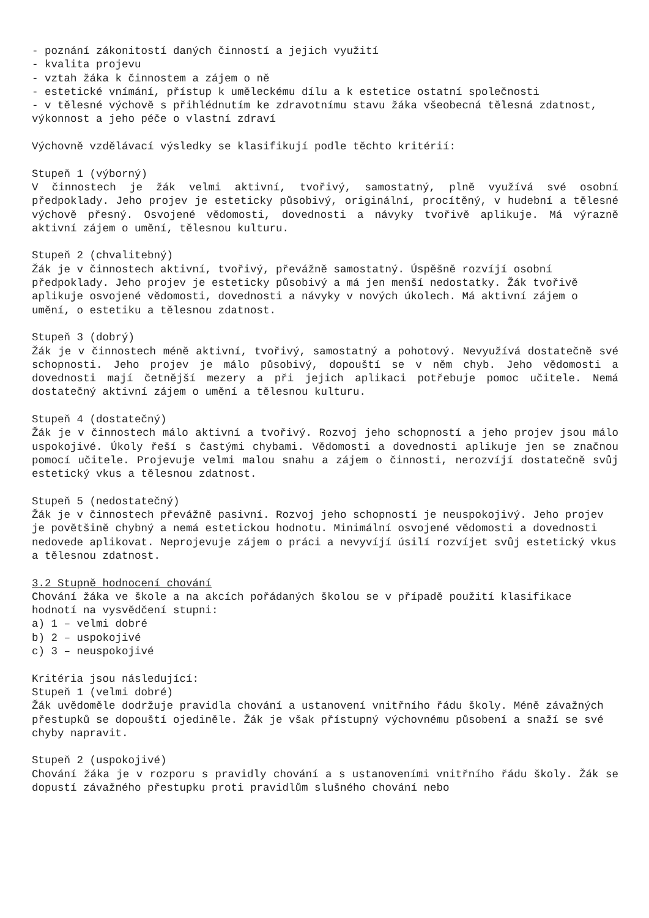- poznání zákonitostí daných činností a jejich využití
- kvalita projevu
- vztah žáka k činnostem a zájem o ně
- estetické vnímání, přístup k uměleckému dílu a k estetice ostatní společnosti
- v tělesné výchově s přihlédnutím ke zdravotnímu stavu žáka všeobecná tělesná zdatnost, výkonnost a jeho péče o vlastní zdraví
Výchovně vzdělávací výsledky se klasifikují podle těchto kritérií:
Stupeň 1 (výborný)
V činnostech je žák velmi aktivní, tvořivý, samostatný, plně využívá své osobní předpoklady. Jeho projev je esteticky působivý, originální, procítěný, v hudební a tělesné výchově přesný. Osvojené vědomosti, dovednosti a návyky tvořivě aplikuje. Má výrazně aktivní zájem o umění, tělesnou kulturu.
Stupeň 2 (chvalitebný)
Žák je v činnostech aktivní, tvořivý, převážně samostatný. Úspěšně rozvíjí osobní předpoklady. Jeho projev je esteticky působivý a má jen menší nedostatky. Žák tvořivě aplikuje osvojené vědomosti, dovednosti a návyky v nových úkolech. Má aktivní zájem o umění, o estetiku a tělesnou zdatnost.
Stupeň 3 (dobrý)
Žák je v činnostech méně aktivní, tvořivý, samostatný a pohotový. Nevyužívá dostatečně své schopnosti. Jeho projev je málo působivý, dopouští se v něm chyb. Jeho vědomosti a dovednosti mají četnější mezery a při jejich aplikaci potřebuje pomoc učitele. Nemá dostatečný aktivní zájem o umění a tělesnou kulturu.
Stupeň 4 (dostatečný)
Žák je v činnostech málo aktivní a tvořivý. Rozvoj jeho schopností a jeho projev jsou málo uspokojivé. Úkoly řeší s častými chybami. Vědomosti a dovednosti aplikuje jen se značnou pomocí učitele. Projevuje velmi malou snahu a zájem o činnosti, nerozvíjí dostatečně svůj estetický vkus a tělesnou zdatnost.
Stupeň 5 (nedostatečný)
Žák je v činnostech převážně pasivní. Rozvoj jeho schopností je neuspokojivý. Jeho projev je povětšině chybný a nemá estetickou hodnotu. Minimální osvojené vědomosti a dovednosti nedovede aplikovat. Neprojevuje zájem o práci a nevyvíjí úsilí rozvíjet svůj estetický vkus a tělesnou zdatnost.
3.2 Stupně hodnocení chování
Chování žáka ve škole a na akcích pořádaných školou se v případě použití klasifikace hodnotí na vysvědčení stupni:
a) 1 – velmi dobré
b) 2 – uspokojivé
c) 3 – neuspokojivé
Kritéria jsou následující:
Stupeň 1 (velmi dobré)
Žák uvědoměle dodržuje pravidla chování a ustanovení vnitřního řádu školy. Méně závažných přestupků se dopouští ojediněle. Žák je však přístupný výchovnému působení a snaží se své chyby napravit.
Stupeň 2 (uspokojivé)
Chování žáka je v rozporu s pravidly chování a s ustanoveními vnitřního řádu školy. Žák se dopustí závažného přestupku proti pravidlům slušného chování nebo